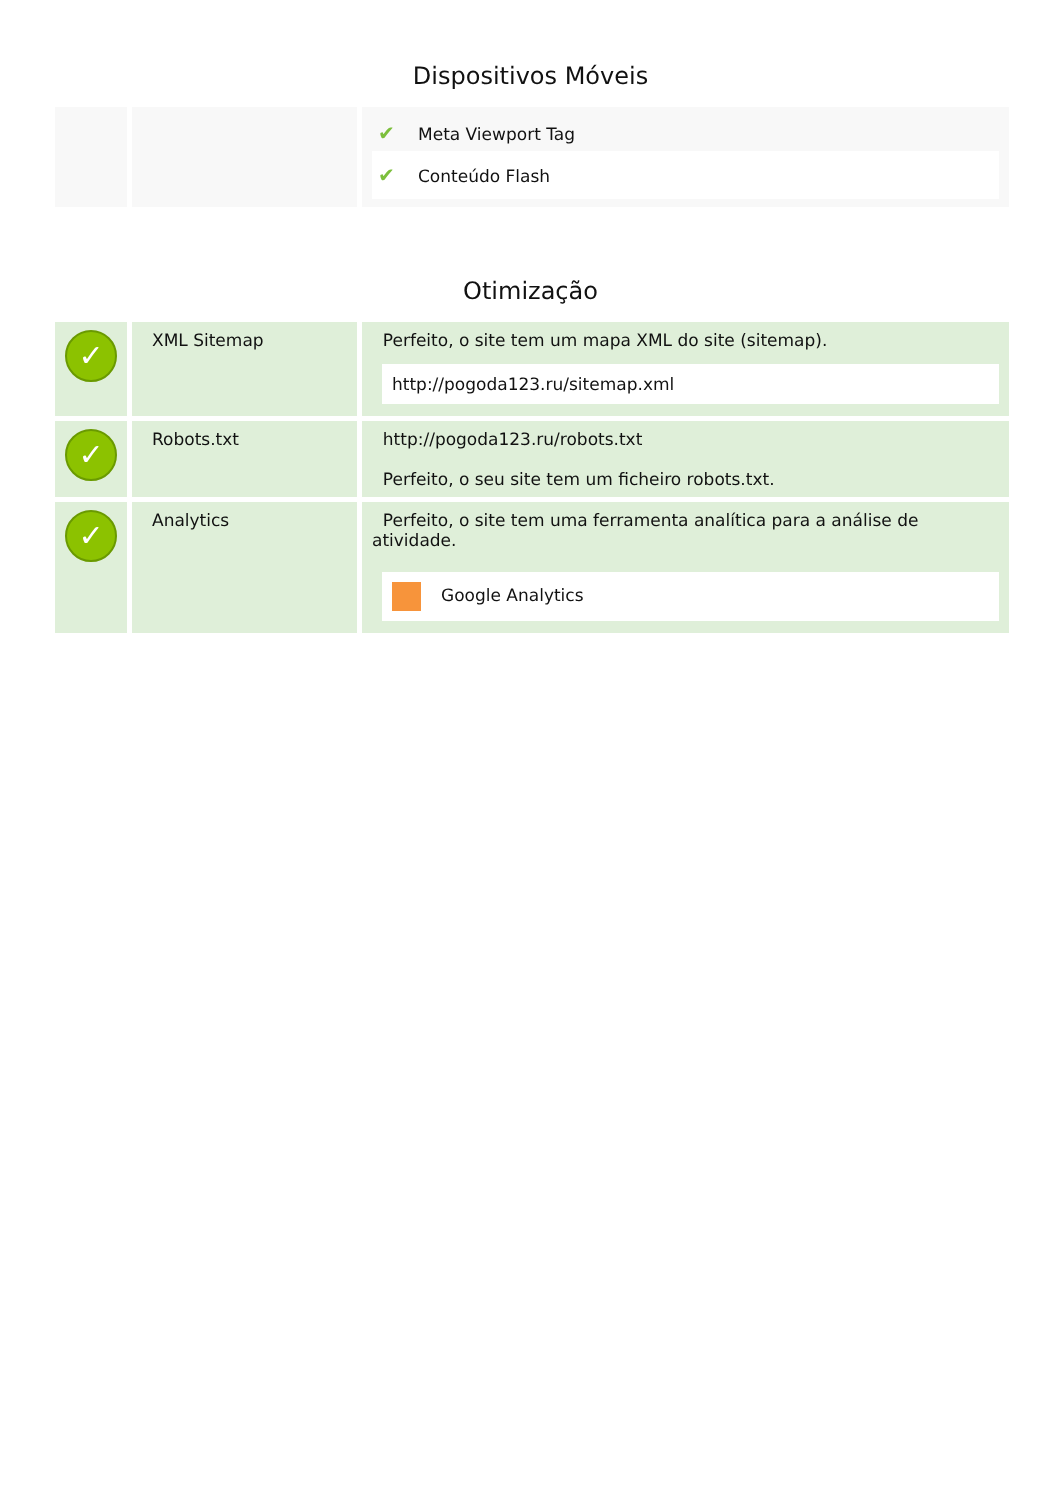Dispositivos Móveis
| | | ✔ Meta Viewport Tag ✔ Conteúdo Flash |
Otimização
| ✓ | XML Sitemap | Perfeito, o site tem um mapa XML do site (sitemap). http://pogoda123.ru/sitemap.xml |
| ✓ | Robots.txt | http://pogoda123.ru/robots.txt Perfeito, o seu site tem um ficheiro robots.txt. |
| ✓ | Analytics | Perfeito, o site tem uma ferramenta analítica para a análise de atividade. Google Analytics |